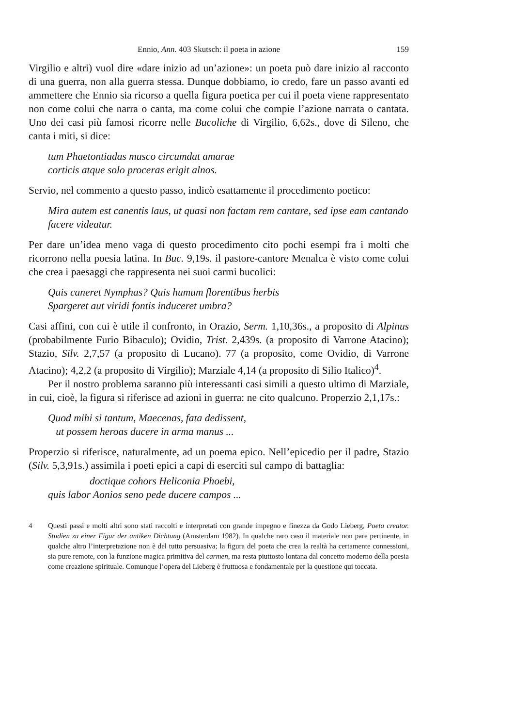Ennio, Ann. 403 Skutsch: il poeta in azione 159
Virgilio e altri) vuol dire «dare inizio ad un’azione»: un poeta può dare inizio al racconto di una guerra, non alla guerra stessa. Dunque dobbiamo, io credo, fare un passo avanti ed ammettere che Ennio sia ricorso a quella figura poetica per cui il poeta viene rappresentato non come colui che narra o canta, ma come colui che compie l’azione narrata o cantata. Uno dei casi più famosi ricorre nelle Bucoliche di Virgilio, 6,62s., dove di Sileno, che canta i miti, si dice:
tum Phaetontiadas musco circumdat amarae
corticis atque solo proceras erigit alnos.
Servio, nel commento a questo passo, indicò esattamente il procedimento poetico:
Mira autem est canentis laus, ut quasi non factam rem cantare, sed ipse eam cantando facere videatur.
Per dare un’idea meno vaga di questo procedimento cito pochi esempi fra i molti che ricorrono nella poesia latina. In Buc. 9,19s. il pastore-cantore Menalca è visto come colui che crea i paesaggi che rappresenta nei suoi carmi bucolici:
Quis caneret Nymphas? Quis humum florentibus herbis
Spargeret aut viridi fontis induceret umbra?
Casi affini, con cui è utile il confronto, in Orazio, Serm. 1,10,36s., a proposito di Alpinus (probabilmente Furio Bibaculo); Ovidio, Trist. 2,439s. (a proposito di Varrone Atacino); Stazio, Silv. 2,7,57 (a proposito di Lucano). 77 (a proposito, come Ovidio, di Varrone Atacino); 4,2,2 (a proposito di Virgilio); Marziale 4,14 (a proposito di Silio Italico)<sup>4</sup>.
Per il nostro problema saranno più interessanti casi simili a questo ultimo di Marziale, in cui, cioè, la figura si riferisce ad azioni in guerra: ne cito qualcuno. Properzio 2,1,17s.:
Quod mihi si tantum, Maecenas, fata dedissent,
ut possem heroas ducere in arma manus ...
Properzio si riferisce, naturalmente, ad un poema epico. Nell’epicedio per il padre, Stazio (Silv. 5,3,91s.) assimila i poeti epici a capi di eserciti sul campo di battaglia:
doctique cohors Heliconia Phoebi,
quis labor Aonios seno pede ducere campos ...
4 Questi passi e molti altri sono stati raccolti e interpretati con grande impegno e finezza da Godo Lieberg, Poeta creator. Studien zu einer Figur der antiken Dichtung (Amsterdam 1982). In qualche raro caso il materiale non pare pertinente, in qualche altro l’interpretazione non è del tutto persuasiva; la figura del poeta che crea la realtà ha certamente connessioni, sia pure remote, con la funzione magica primitiva del carmen, ma resta piuttosto lontana dal concetto moderno della poesia come creazione spirituale. Comunque l’opera del Lieberg è fruttuosa e fondamentale per la questione qui toccata.